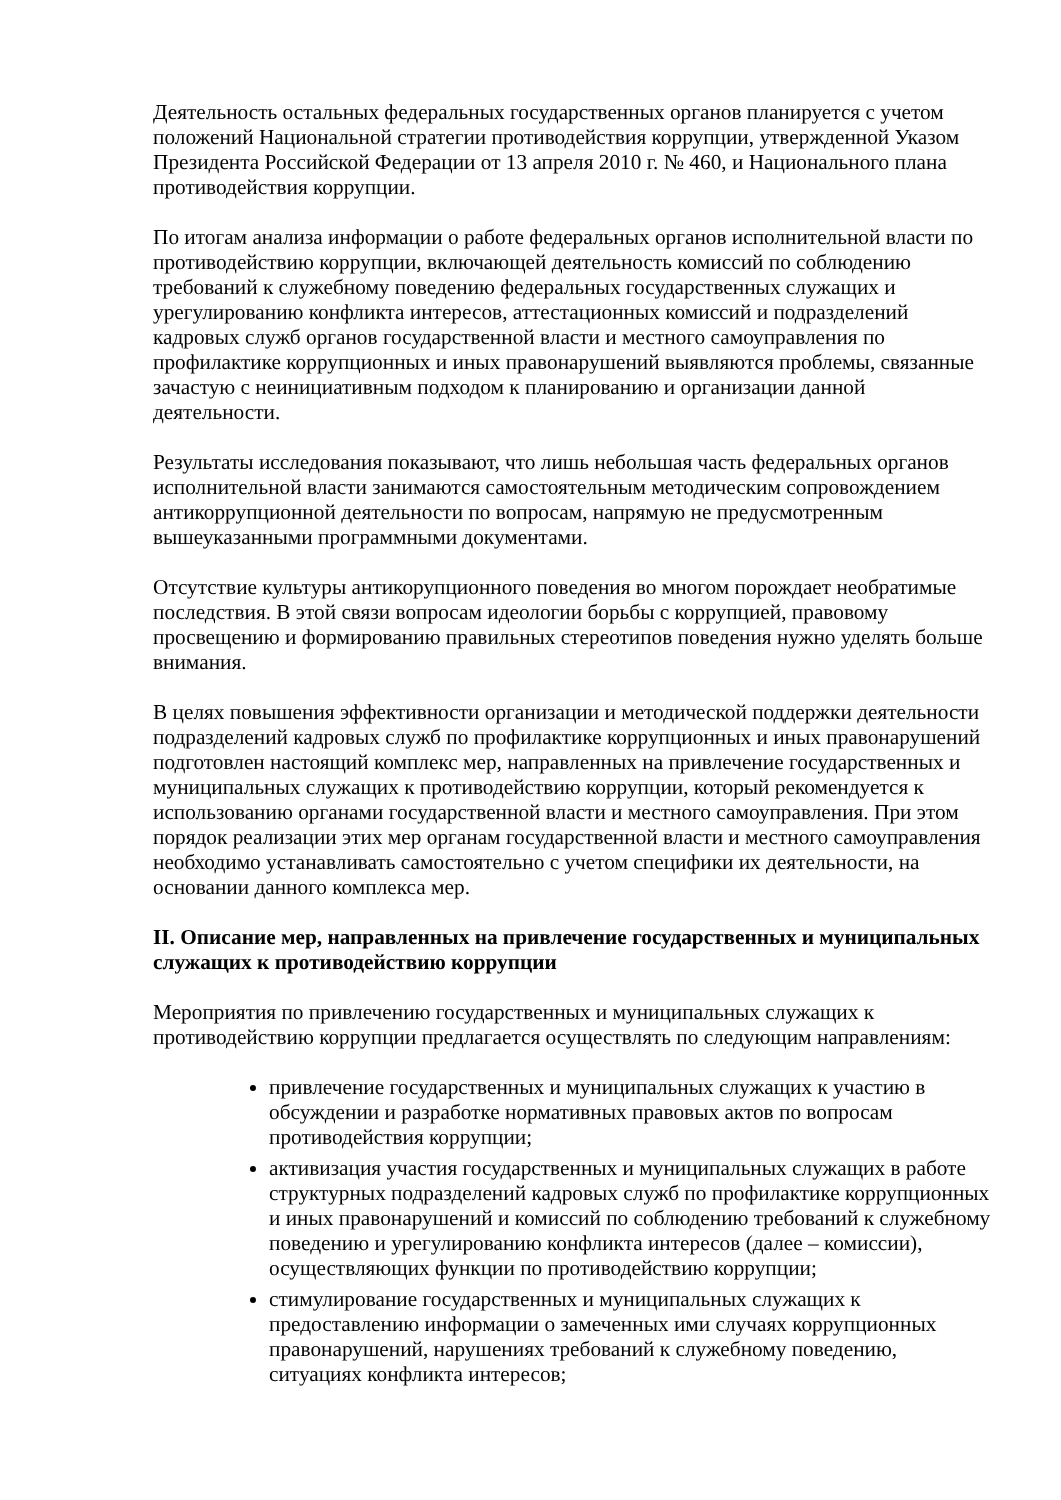Деятельность остальных федеральных государственных органов планируется с учетом положений Национальной стратегии противодействия коррупции, утвержденной Указом Президента Российской Федерации от 13 апреля 2010 г. № 460, и Национального плана противодействия коррупции.
По итогам анализа информации о работе федеральных органов исполнительной власти по противодействию коррупции, включающей деятельность комиссий по соблюдению требований к служебному поведению федеральных государственных служащих и урегулированию конфликта интересов, аттестационных комиссий и подразделений кадровых служб органов государственной власти и местного самоуправления по профилактике коррупционных и иных правонарушений выявляются проблемы, связанные зачастую с неинициативным подходом к планированию и организации данной деятельности.
Результаты исследования показывают, что лишь небольшая часть федеральных органов исполнительной власти занимаются самостоятельным методическим сопровождением антикоррупционной деятельности по вопросам, напрямую не предусмотренным вышеуказанными программными документами.
Отсутствие культуры антикорупционного поведения во многом порождает необратимые последствия. В этой связи вопросам идеологии борьбы с коррупцией, правовому просвещению и формированию правильных стереотипов поведения нужно уделять больше внимания.
В целях повышения эффективности организации и методической поддержки деятельности подразделений кадровых служб по профилактике коррупционных и иных правонарушений подготовлен настоящий комплекс мер, направленных на привлечение государственных и муниципальных служащих к противодействию коррупции, который рекомендуется к использованию органами государственной власти и местного самоуправления. При этом порядок реализации этих мер органам государственной власти и местного самоуправления необходимо устанавливать самостоятельно с учетом специфики их деятельности, на основании данного комплекса мер.
II. Описание мер, направленных на привлечение государственных и муниципальных служащих к противодействию коррупции
Мероприятия по привлечению государственных и муниципальных служащих к противодействию коррупции предлагается осуществлять по следующим направлениям:
привлечение государственных и муниципальных служащих к участию в обсуждении и разработке нормативных правовых актов по вопросам противодействия коррупции;
активизация участия государственных и муниципальных служащих в работе структурных подразделений кадровых служб по профилактике коррупционных и иных правонарушений и комиссий по соблюдению требований к служебному поведению и урегулированию конфликта интересов (далее – комиссии), осуществляющих функции по противодействию коррупции;
стимулирование государственных и муниципальных служащих к предоставлению информации о замеченных ими случаях коррупционных правонарушений, нарушениях требований к служебному поведению, ситуациях конфликта интересов;